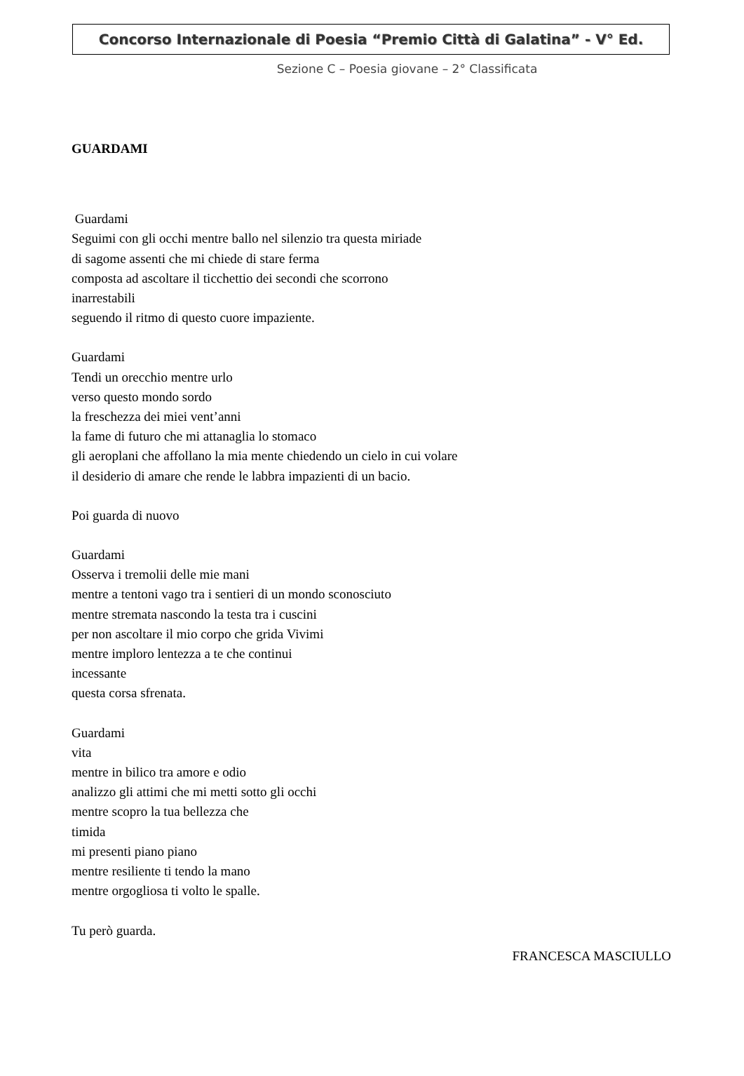Concorso Internazionale di Poesia “Premio Città di Galatina” - V° Ed.
Sezione C – Poesia giovane – 2° Classificata
GUARDAMI
Guardami
Seguimi con gli occhi mentre ballo nel silenzio tra questa miriade
di sagome assenti che mi chiede di stare ferma
composta ad ascoltare il ticchettio dei secondi che scorrono
inarrestabili
seguendo il ritmo di questo cuore impaziente.
Guardami
Tendi un orecchio mentre urlo
verso questo mondo sordo
la freschezza dei miei vent’anni
la fame di futuro che mi attanaglia lo stomaco
gli aeroplani che affollano la mia mente chiedendo un cielo in cui volare
il desiderio di amare che rende le labbra impazienti di un bacio.
Poi guarda di nuovo
Guardami
Osserva i tremolii delle mie mani
mentre a tentoni vago tra i sentieri di un mondo sconosciuto
mentre stremata nascondo la testa tra i cuscini
per non ascoltare il mio corpo che grida Vivimi
mentre imploro lentezza a te che continui
incessante
questa corsa sfrenata.
Guardami
vita
mentre in bilico tra amore e odio
analizzo gli attimi che mi metti sotto gli occhi
mentre scopro la tua bellezza che
timida
mi presenti piano piano
mentre resiliente ti tendo la mano
mentre orgogliosa ti volto le spalle.
Tu però guarda.
FRANCESCA MASCIULLO